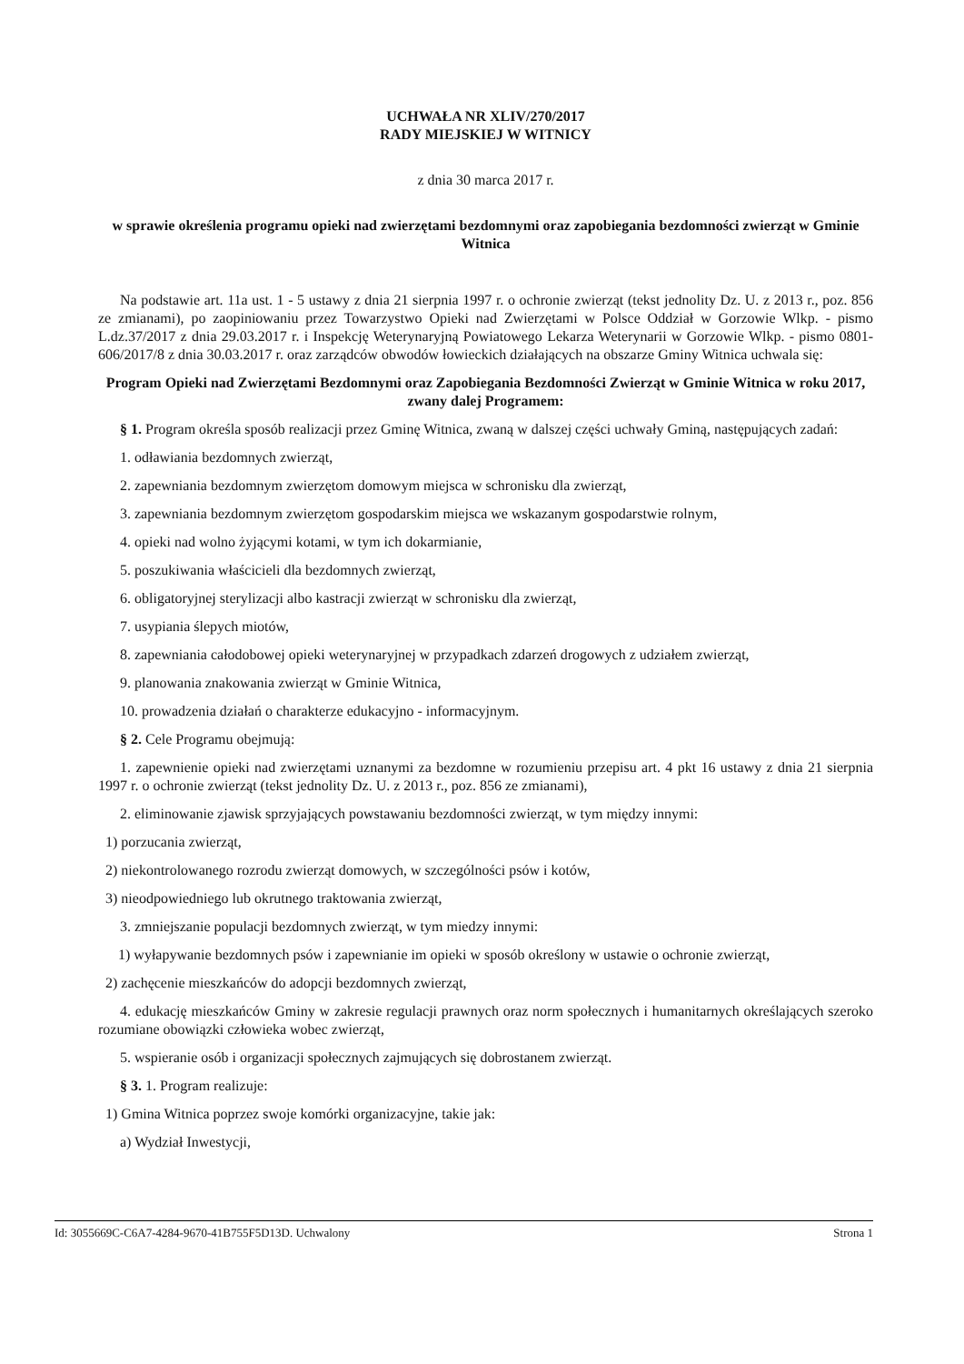UCHWAŁA NR XLIV/270/2017
RADY MIEJSKIEJ W WITNICY
z dnia 30 marca 2017 r.
w sprawie określenia programu opieki nad zwierzętami bezdomnymi oraz zapobiegania bezdomności zwierząt w Gminie Witnica
Na podstawie art. 11a ust. 1 - 5 ustawy z dnia 21 sierpnia 1997 r. o ochronie zwierząt (tekst jednolity Dz. U. z 2013 r., poz. 856 ze zmianami), po zaopiniowaniu przez Towarzystwo Opieki nad Zwierzętami w Polsce Oddział w Gorzowie Wlkp. - pismo L.dz.37/2017 z dnia 29.03.2017 r. i Inspekcję Weterynaryjną Powiatowego Lekarza Weterynarii w Gorzowie Wlkp. - pismo 0801-606/2017/8 z dnia 30.03.2017 r. oraz zarządców obwodów łowieckich działających na obszarze Gminy Witnica uchwala się:
Program Opieki nad Zwierzętami Bezdomnymi oraz Zapobiegania Bezdomności Zwierząt w Gminie Witnica w roku 2017,
zwany dalej Programem:
§ 1. Program określa sposób realizacji przez Gminę Witnica, zwaną w dalszej części uchwały Gminą, następujących zadań:
1. odławiania bezdomnych zwierząt,
2. zapewniania bezdomnym zwierzętom domowym miejsca w schronisku dla zwierząt,
3. zapewniania bezdomnym zwierzętom gospodarskim miejsca we wskazanym gospodarstwie rolnym,
4. opieki nad wolno żyjącymi kotami, w tym ich dokarmianie,
5. poszukiwania właścicieli dla bezdomnych zwierząt,
6. obligatoryjnej sterylizacji albo kastracji zwierząt w schronisku dla zwierząt,
7. usypiania ślepych miotów,
8. zapewniania całodobowej opieki weterynaryjnej w przypadkach zdarzeń drogowych z udziałem zwierząt,
9. planowania znakowania zwierząt w Gminie Witnica,
10. prowadzenia działań o charakterze edukacyjno - informacyjnym.
§ 2. Cele Programu obejmują:
1. zapewnienie opieki nad zwierzętami uznanymi za bezdomne w rozumieniu przepisu art. 4 pkt 16 ustawy z dnia 21 sierpnia 1997 r. o ochronie zwierząt (tekst jednolity Dz. U. z 2013 r., poz. 856 ze zmianami),
2. eliminowanie zjawisk sprzyjających powstawaniu bezdomności zwierząt, w tym między innymi:
1) porzucania zwierząt,
2) niekontrolowanego rozrodu zwierząt domowych, w szczególności psów i kotów,
3) nieodpowiedniego lub okrutnego traktowania zwierząt,
3. zmniejszanie populacji bezdomnych zwierząt, w tym miedzy innymi:
1) wyłapywanie bezdomnych psów i zapewnianie im opieki w sposób określony w ustawie o ochronie zwierząt,
2) zachęcenie mieszkańców do adopcji bezdomnych zwierząt,
4. edukację mieszkańców Gminy w zakresie regulacji prawnych oraz norm społecznych i humanitarnych określających szeroko rozumiane obowiązki człowieka wobec zwierząt,
5. wspieranie osób i organizacji społecznych zajmujących się dobrostanem zwierząt.
§ 3. 1. Program realizuje:
1) Gmina Witnica poprzez swoje komórki organizacyjne, takie jak:
a) Wydział Inwestycji,
Id: 3055669C-C6A7-4284-9670-41B755F5D13D. Uchwalony Strona 1